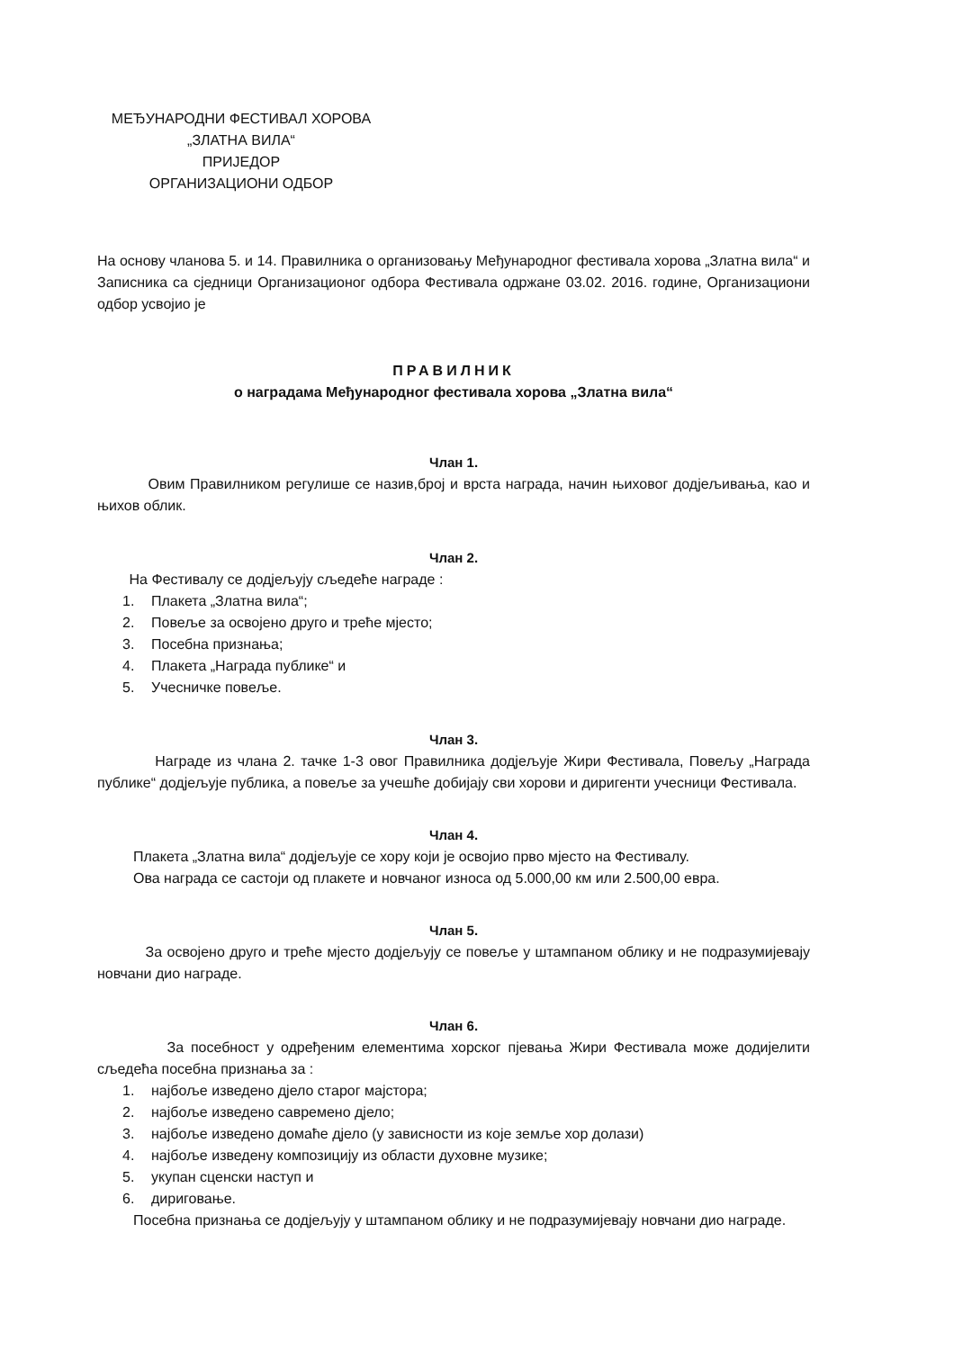МЕЂУНАРОДНИ ФЕСТИВАЛ ХОРОВА
„ЗЛАТНА ВИЛА“
ПРИЈЕДОР
ОРГАНИЗАЦИОНИ ОДБОР
На основу чланова 5. и 14. Правилника о организовању Међународног фестивала хорова „Златна вила“ и Записника са сједници Организационог одбора Фестивала одржане 03.02. 2016. године, Организациони одбор усвојио је
ПРАВИЛНИК
о наградама Међународног фестивала хорова „Златна вила“
Члан 1.
Овим Правилником регулише се назив,број и врста награда, начин њиховог додјељивања, као и њихов облик.
Члан 2.
На Фестивалу се додјељују сљедеће награде :
1. Плакета „Златна вила“;
2. Повеље за освојено друго и треће мјесто;
3. Посебна признања;
4. Плакета „Награда публике“ и
5. Учесничке повеље.
Члан 3.
Награде из члана 2. тачке 1-3 овог Правилника додјељује Жири Фестивала, Повељу „Награда публике“ додјељује публика, а повеље за учешће добијају сви хорови и диригенти учесници Фестивала.
Члан 4.
Плакета „Златна вила“ додјељује се хору који је освојио прво мјесто на Фестивалу.
Ова награда се састоји од плакете и новчаног износа од 5.000,00 км или 2.500,00 евра.
Члан 5.
За освојено друго и треће мјесто додјељују се повеље у штампаном облику и не подразумијевају новчани дио награде.
Члан 6.
За посебност у одређеним елементима хорског пјевања Жири Фестивала може додијелити сљедећа посебна признања за :
1. најбоље изведено дјело старог мајстора;
2. најбоље изведено савремено дјело;
3. најбоље изведено домаће дјело (у зависности из које земље хор долази)
4. најбоље изведену композицију из области духовне музике;
5. укупан сценски наступ и
6. дириговање.
Посебна признања се додјељују у штампаном облику и не подразумијевају новчани дио награде.